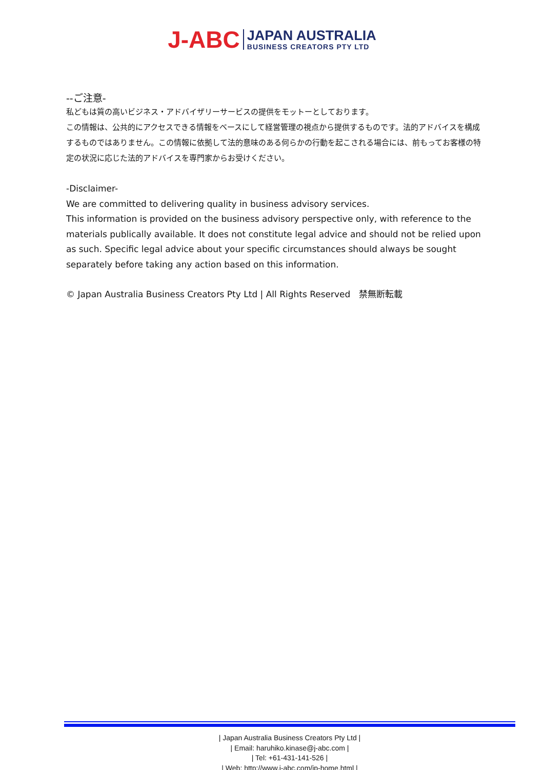J-ABC JAPAN AUSTRALIA
BUSINESS CREATORS PTY LTD
--ご注意-
私どもは質の高いビジネス・アドバイザリーサービスの提供をモットーとしております。
この情報は、公共的にアクセスできる情報をベースにして経営管理の視点から提供するものです。法的アドバイスを構成するものではありません。この情報に依拠して法的意味のある何らかの行動を起こされる場合には、前もってお客様の特定の状況に応じた法的アドバイスを専門家からお受けください。
-Disclaimer-
We are committed to delivering quality in business advisory services.
This information is provided on the business advisory perspective only, with reference to the materials publically available. It does not constitute legal advice and should not be relied upon as such. Specific legal advice about your specific circumstances should always be sought separately before taking any action based on this information.
© Japan Australia Business Creators Pty Ltd | All Rights Reserved　禁無断転載
| Japan Australia Business Creators Pty Ltd |
| Email: haruhiko.kinase@j-abc.com |
| Tel: +61-431-141-526 |
| Web: http://www.j-abc.com/jp-home.html |